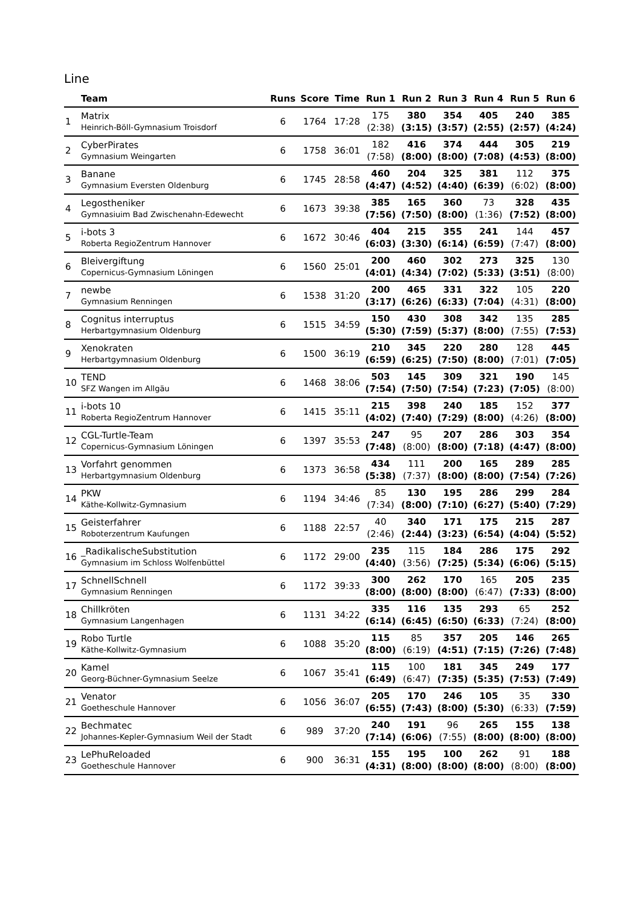Line
| | Team | Runs | Score | Time | Run 1 | Run 2 | Run 3 | Run 4 | Run 5 | Run 6 |
| --- | --- | --- | --- | --- | --- | --- | --- | --- | --- | --- |
| 1 | Matrix Heinrich-Böll-Gymnasium Troisdorf | 6 | 1764 | 17:28 | 175 (2:38) | 380 (3:15) | 354 (3:57) | 405 (2:55) | 240 (2:57) | 385 (4:24) |
| 2 | CyberPirates Gymnasium Weingarten | 6 | 1758 | 36:01 | 182 (7:58) | 416 (8:00) | 374 (8:00) | 444 (7:08) | 305 (4:53) | 219 (8:00) |
| 3 | Banane Gymnasium Eversten Oldenburg | 6 | 1745 | 28:58 | 460 (4:47) | 204 (4:52) | 325 (4:40) | 381 (6:39) | 112 (6:02) | 375 (8:00) |
| 4 | Legostheniker Gymnasiuim Bad Zwischenahn-Edewecht | 6 | 1673 | 39:38 | 385 (7:56) | 165 (7:50) | 360 (8:00) | 73 (1:36) | 328 (7:52) | 435 (8:00) |
| 5 | i-bots 3 Roberta RegioZentrum Hannover | 6 | 1672 | 30:46 | 404 (6:03) | 215 (3:30) | 355 (6:14) | 241 (6:59) | 144 (7:47) | 457 (8:00) |
| 6 | Bleivergiftung Copernicus-Gymnasium Löningen | 6 | 1560 | 25:01 | 200 (4:01) | 460 (4:34) | 302 (7:02) | 273 (5:33) | 325 (3:51) | 130 (8:00) |
| 7 | newbe Gymnasium Renningen | 6 | 1538 | 31:20 | 200 (3:17) | 465 (6:26) | 331 (6:33) | 322 (7:04) | 105 (4:31) | 220 (8:00) |
| 8 | Cognitus interruptus Herbartgymnasium Oldenburg | 6 | 1515 | 34:59 | 150 (5:30) | 430 (7:59) | 308 (5:37) | 342 (8:00) | 135 (7:55) | 285 (7:53) |
| 9 | Xenokraten Herbartgymnasium Oldenburg | 6 | 1500 | 36:19 | 210 (6:59) | 345 (6:25) | 220 (7:50) | 280 (8:00) | 128 (7:01) | 445 (7:05) |
| 10 | TEND SFZ Wangen im Allgäu | 6 | 1468 | 38:06 | 503 (7:54) | 145 (7:50) | 309 (7:54) | 321 (7:23) | 190 (7:05) | 145 (8:00) |
| 11 | i-bots 10 Roberta RegioZentrum Hannover | 6 | 1415 | 35:11 | 215 (4:02) | 398 (7:40) | 240 (7:29) | 185 (8:00) | 152 (4:26) | 377 (8:00) |
| 12 | CGL-Turtle-Team Copernicus-Gymnasium Löningen | 6 | 1397 | 35:53 | 247 (7:48) | 95 (8:00) | 207 (8:00) | 286 (7:18) | 303 (4:47) | 354 (8:00) |
| 13 | Vorfahrt genommen Herbartgymnasium Oldenburg | 6 | 1373 | 36:58 | 434 (5:38) | 111 (7:37) | 200 (8:00) | 165 (8:00) | 289 (7:54) | 285 (7:26) |
| 14 | PKW Käthe-Kollwitz-Gymnasium | 6 | 1194 | 34:46 | 85 (7:34) | 130 (8:00) | 195 (7:10) | 286 (6:27) | 299 (5:40) | 284 (7:29) |
| 15 | Geisterfahrer Roboterzentrum Kaufungen | 6 | 1188 | 22:57 | 40 (2:46) | 340 (2:44) | 171 (3:23) | 175 (6:54) | 215 (4:04) | 287 (5:52) |
| 16 | _RadikalischeSubstitution Gymnasium im Schloss Wolfenbüttel | 6 | 1172 | 29:00 | 235 (4:40) | 115 (3:56) | 184 (7:25) | 286 (5:34) | 175 (6:06) | 292 (5:15) |
| 17 | SchnellSchnell Gymnasium Renningen | 6 | 1172 | 39:33 | 300 (8:00) | 262 (8:00) | 170 (8:00) | 165 (6:47) | 205 (7:33) | 235 (8:00) |
| 18 | Chillkröten Gymnasium Langenhagen | 6 | 1131 | 34:22 | 335 (6:14) | 116 (6:45) | 135 (6:50) | 293 (6:33) | 65 (7:24) | 252 (8:00) |
| 19 | Robo Turtle Käthe-Kollwitz-Gymnasium | 6 | 1088 | 35:20 | 115 (8:00) | 85 (6:19) | 357 (4:51) | 205 (7:15) | 146 (7:26) | 265 (7:48) |
| 20 | Kamel Georg-Büchner-Gymnasium Seelze | 6 | 1067 | 35:41 | 115 (6:49) | 100 (6:47) | 181 (7:35) | 345 (5:35) | 249 (7:53) | 177 (7:49) |
| 21 | Venator Goetheschule Hannover | 6 | 1056 | 36:07 | 205 (6:55) | 170 (7:43) | 246 (8:00) | 105 (5:30) | 35 (6:33) | 330 (7:59) |
| 22 | Bechmatec Johannes-Kepler-Gymnasium Weil der Stadt | 6 | 989 | 37:20 | 240 (7:14) | 191 (6:06) | 96 (7:55) | 265 (8:00) | 155 (8:00) | 138 (8:00) |
| 23 | LePhuReloaded Goetheschule Hannover | 6 | 900 | 36:31 | 155 (4:31) | 195 (8:00) | 100 (8:00) | 262 (8:00) | 91 (8:00) | 188 (8:00) |